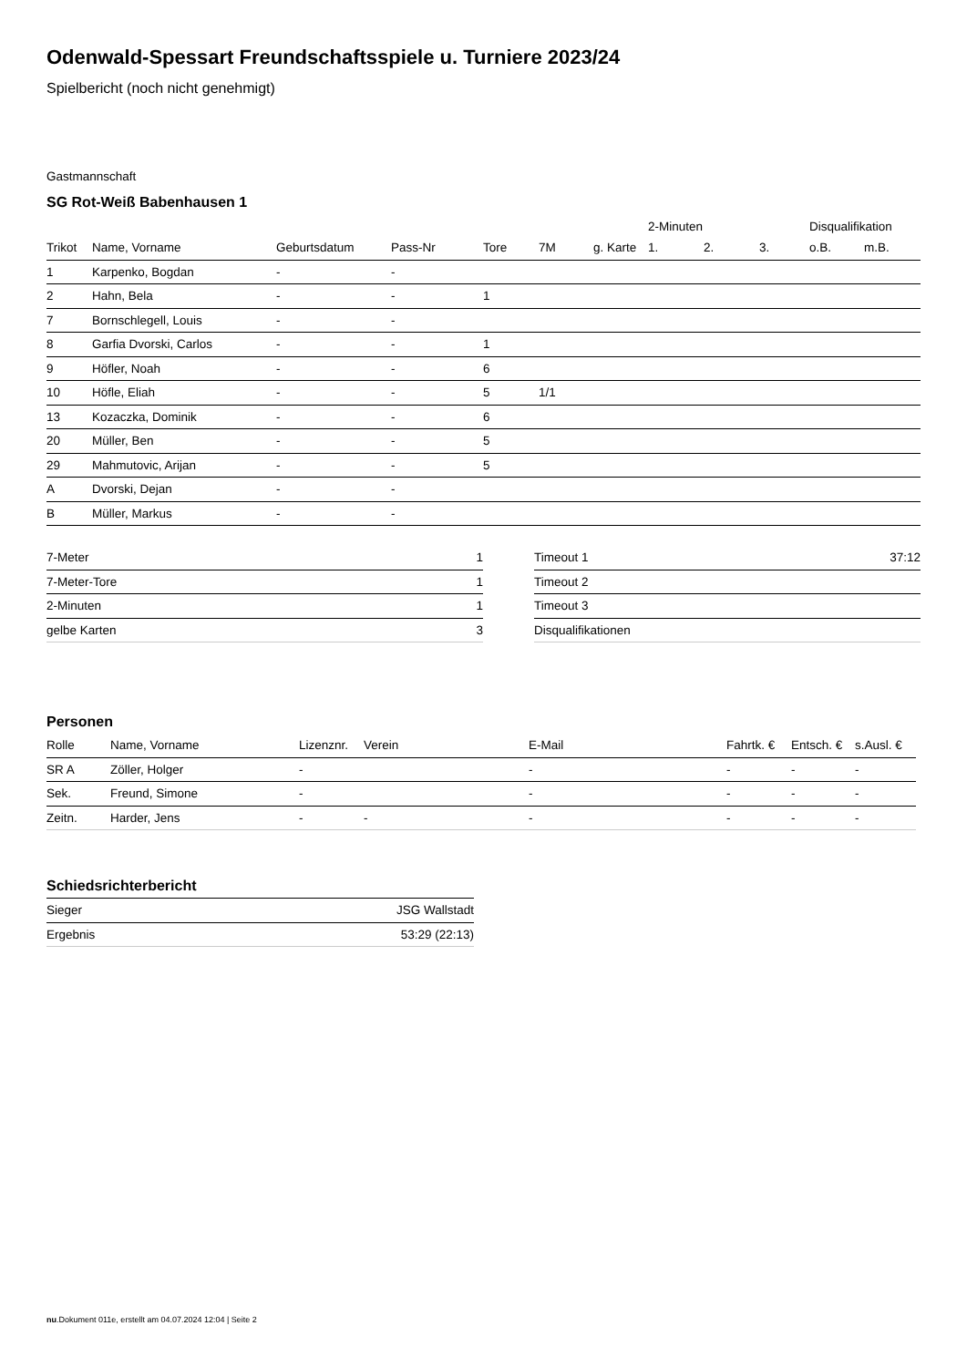Odenwald-Spessart Freundschaftsspiele u. Turniere 2023/24
Spielbericht (noch nicht genehmigt)
Gastmannschaft
SG Rot-Weiß Babenhausen 1
| | | | | | | | 2-Minuten | | | Disqualifikation | |
| --- | --- | --- | --- | --- | --- | --- | --- | --- | --- | --- | --- |
| Trikot | Name, Vorname | Geburtsdatum | Pass-Nr | Tore | 7M | g. Karte | 1. | 2. | 3. | o.B. | m.B. |
| 1 | Karpenko, Bogdan | - | - | | | | | | | | |
| 2 | Hahn, Bela | - | - | 1 | | | | | | | |
| 7 | Bornschlegell, Louis | - | - | | | | | | | | |
| 8 | Garfia Dvorski, Carlos | - | - | 1 | | | | | | | |
| 9 | Höfler, Noah | - | - | 6 | | | | | | | |
| 10 | Höfle, Eliah | - | - | 5 | 1/1 | | | | | | |
| 13 | Kozaczka, Dominik | - | - | 6 | | | | | | | |
| 20 | Müller, Ben | - | - | 5 | | | | | | | |
| 29 | Mahmutovic, Arijan | - | - | 5 | | | | | | | |
| A | Dvorski, Dejan | - | - | | | | | | | | |
| B | Müller, Markus | - | - | | | | | | | | |
| 7-Meter | 1 |
| 7-Meter-Tore | 1 |
| 2-Minuten | 1 |
| gelbe Karten | 3 |
| Timeout 1 | 37:12 |
| Timeout 2 | |
| Timeout 3 | |
| Disqualifikationen | |
Personen
| Rolle | Name, Vorname | Lizenznr. | Verein | E-Mail | Fahrtk. € | Entsch. € | s.Ausl. € |
| --- | --- | --- | --- | --- | --- | --- | --- |
| SR A | Zöller, Holger | - | | - | - | - | - |
| Sek. | Freund, Simone | - | | - | - | - | - |
| Zeitn. | Harder, Jens | - | - | - | - | - | - |
Schiedsrichterbericht
| Sieger | JSG Wallstadt |
| Ergebnis | 53:29 (22:13) |
nu.Dokument 011e, erstellt am 04.07.2024 12:04 | Seite 2